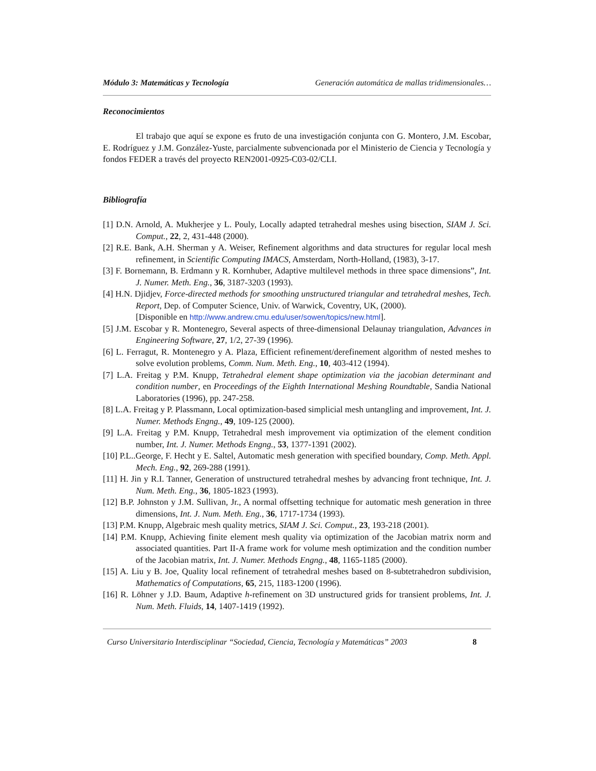Módulo 3: Matemáticas y Tecnología Generación automática de mallas tridimensionales…
Reconocimientos
El trabajo que aquí se expone es fruto de una investigación conjunta con G. Montero, J.M. Escobar, E. Rodríguez y J.M. González-Yuste, parcialmente subvencionada por el Ministerio de Ciencia y Tecnología y fondos FEDER a través del proyecto REN2001-0925-C03-02/CLI.
Bibliografía
[1] D.N. Arnold, A. Mukherjee y L. Pouly, Locally adapted tetrahedral meshes using bisection, SIAM J. Sci. Comput., 22, 2, 431-448 (2000).
[2] R.E. Bank, A.H. Sherman y A. Weiser, Refinement algorithms and data structures for regular local mesh refinement, in Scientific Computing IMACS, Amsterdam, North-Holland, (1983), 3-17.
[3] F. Bornemann, B. Erdmann y R. Kornhuber, Adaptive multilevel methods in three space dimensions”, Int. J. Numer. Meth. Eng., 36, 3187-3203 (1993).
[4] H.N. Djidjev, Force-directed methods for smoothing unstructured triangular and tetrahedral meshes, Tech. Report, Dep. of Computer Science, Univ. of Warwick, Coventry, UK, (2000).
[Disponible en http://www.andrew.cmu.edu/user/sowen/topics/new.html].
[5] J.M. Escobar y R. Montenegro, Several aspects of three-dimensional Delaunay triangulation, Advances in Engineering Software, 27, 1/2, 27-39 (1996).
[6] L. Ferragut, R. Montenegro y A. Plaza, Efficient refinement/derefinement algorithm of nested meshes to solve evolution problems, Comm. Num. Meth. Eng., 10, 403-412 (1994).
[7] L.A. Freitag y P.M. Knupp, Tetrahedral element shape optimization via the jacobian determinant and condition number, en Proceedings of the Eighth International Meshing Roundtable, Sandia National Laboratories (1996), pp. 247-258.
[8] L.A. Freitag y P. Plassmann, Local optimization-based simplicial mesh untangling and improvement, Int. J. Numer. Methods Engng., 49, 109-125 (2000).
[9] L.A. Freitag y P.M. Knupp, Tetrahedral mesh improvement via optimization of the element condition number, Int. J. Numer. Methods Engng., 53, 1377-1391 (2002).
[10] P.L..George, F. Hecht y E. Saltel, Automatic mesh generation with specified boundary, Comp. Meth. Appl. Mech. Eng., 92, 269-288 (1991).
[11] H. Jin y R.I. Tanner, Generation of unstructured tetrahedral meshes by advancing front technique, Int. J. Num. Meth. Eng., 36, 1805-1823 (1993).
[12] B.P. Johnston y J.M. Sullivan, Jr., A normal offsetting technique for automatic mesh generation in three dimensions, Int. J. Num. Meth. Eng., 36, 1717-1734 (1993).
[13] P.M. Knupp, Algebraic mesh quality metrics, SIAM J. Sci. Comput., 23, 193-218 (2001).
[14] P.M. Knupp, Achieving finite element mesh quality via optimization of the Jacobian matrix norm and associated quantities. Part II-A frame work for volume mesh optimization and the condition number of the Jacobian matrix, Int. J. Numer. Methods Engng., 48, 1165-1185 (2000).
[15] A. Liu y B. Joe, Quality local refinement of tetrahedral meshes based on 8-subtetrahedron subdivision, Mathematics of Computations, 65, 215, 1183-1200 (1996).
[16] R. Löhner y J.D. Baum, Adaptive h-refinement on 3D unstructured grids for transient problems, Int. J. Num. Meth. Fluids, 14, 1407-1419 (1992).
Curso Universitario Interdisciplinar “Sociedad, Ciencia, Tecnología y Matemáticas” 2003 8